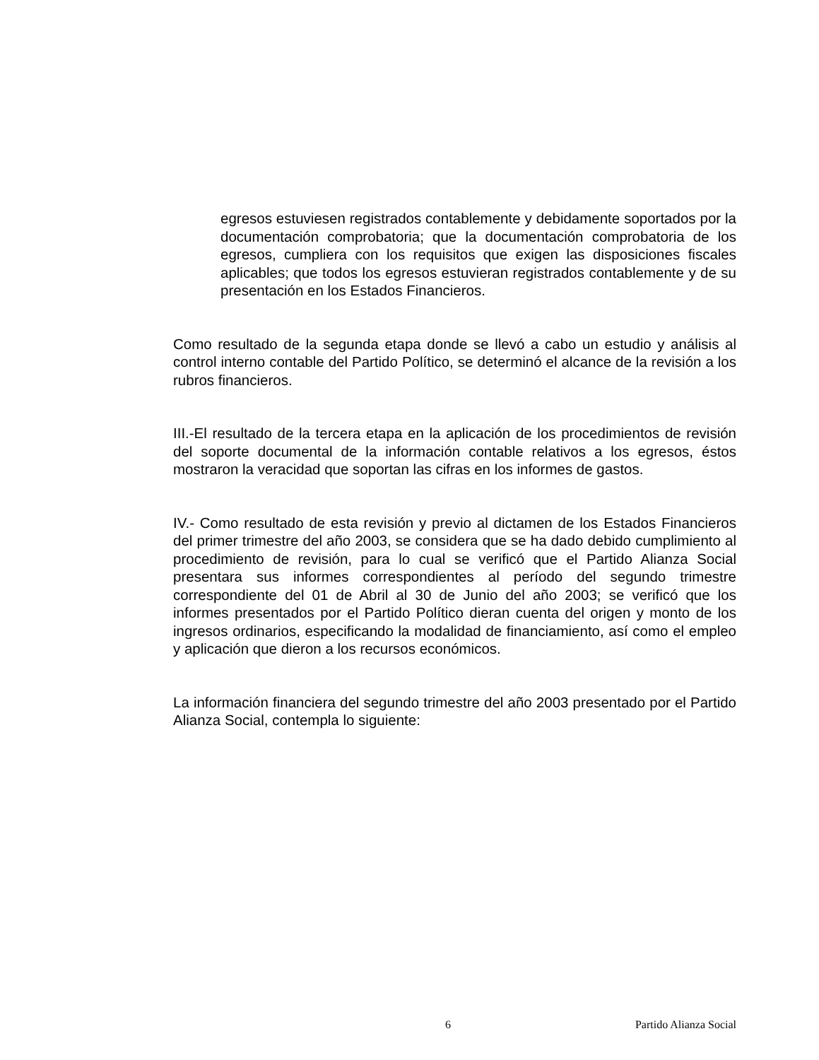egresos estuviesen registrados contablemente y debidamente soportados por la documentación comprobatoria; que la documentación comprobatoria de los egresos, cumpliera con los requisitos que exigen las disposiciones fiscales aplicables; que todos los egresos estuvieran registrados contablemente y de su presentación en los Estados Financieros.
Como resultado de la segunda etapa donde se llevó a cabo un estudio y análisis al control interno contable del Partido Político, se determinó el alcance de la revisión a los rubros financieros.
III.-El resultado de la tercera etapa en la aplicación de los procedimientos de revisión del soporte documental de la información contable relativos a los egresos, éstos mostraron la veracidad que soportan las cifras en los informes de gastos.
IV.- Como resultado de esta revisión y previo al dictamen de los Estados Financieros del primer trimestre del año 2003, se considera que se ha dado debido cumplimiento al procedimiento de revisión, para lo cual se verificó que el Partido Alianza Social presentara sus informes correspondientes al período del segundo trimestre correspondiente del 01 de Abril al 30 de Junio del año 2003; se verificó que los informes presentados por el Partido Político dieran cuenta del origen y monto de los ingresos ordinarios, especificando la modalidad de financiamiento, así como el empleo y aplicación que dieron a los recursos económicos.
La información financiera del segundo trimestre del año 2003 presentado por el Partido Alianza Social, contempla lo siguiente:
6 Partido Alianza Social